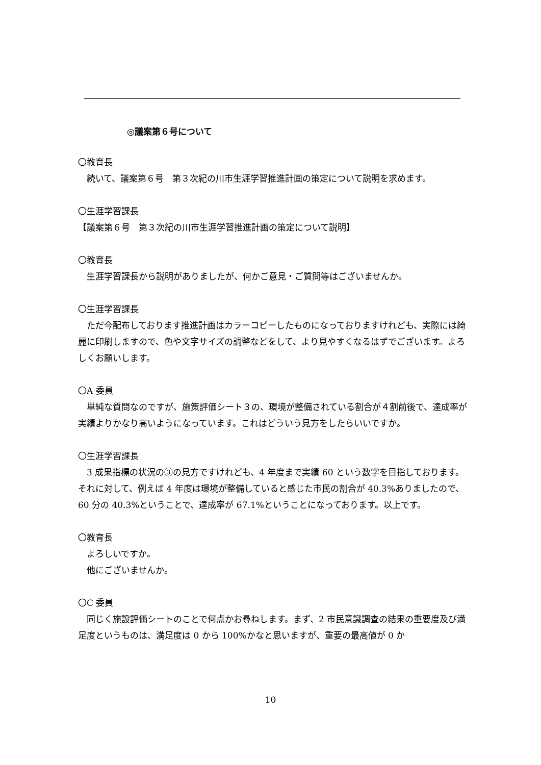◎議案第６号について
〇教育長
続いて、議案第６号　第３次紀の川市生涯学習推進計画の策定について説明を求めます。
〇生涯学習課長
【議案第６号　第３次紀の川市生涯学習推進計画の策定について説明】
〇教育長
生涯学習課長から説明がありましたが、何かご意見・ご質問等はございませんか。
〇生涯学習課長
ただ今配布しております推進計画はカラーコピーしたものになっておりますけれども、実際には綺麗に印刷しますので、色や文字サイズの調整などをして、より見やすくなるはずでございます。よろしくお願いします。
〇A 委員
単純な質問なのですが、施策評価シート３の、環境が整備されている割合が４割前後で、達成率が実績よりかなり高いようになっています。これはどういう見方をしたらいいですか。
〇生涯学習課長
3 成果指標の状況の③の見方ですけれども、4 年度まで実績 60 という数字を目指しております。それに対して、例えば 4 年度は環境が整備していると感じた市民の割合が 40.3%ありましたので、60 分の 40.3%ということで、達成率が 67.1%ということになっております。以上です。
〇教育長
よろしいですか。
他にございませんか。
〇C 委員
同じく施設評価シートのことで何点かお尋ねします。まず、2 市民意識調査の結果の重要度及び満足度というものは、満足度は 0 から 100%かなと思いますが、重要の最高値が 0 か
10